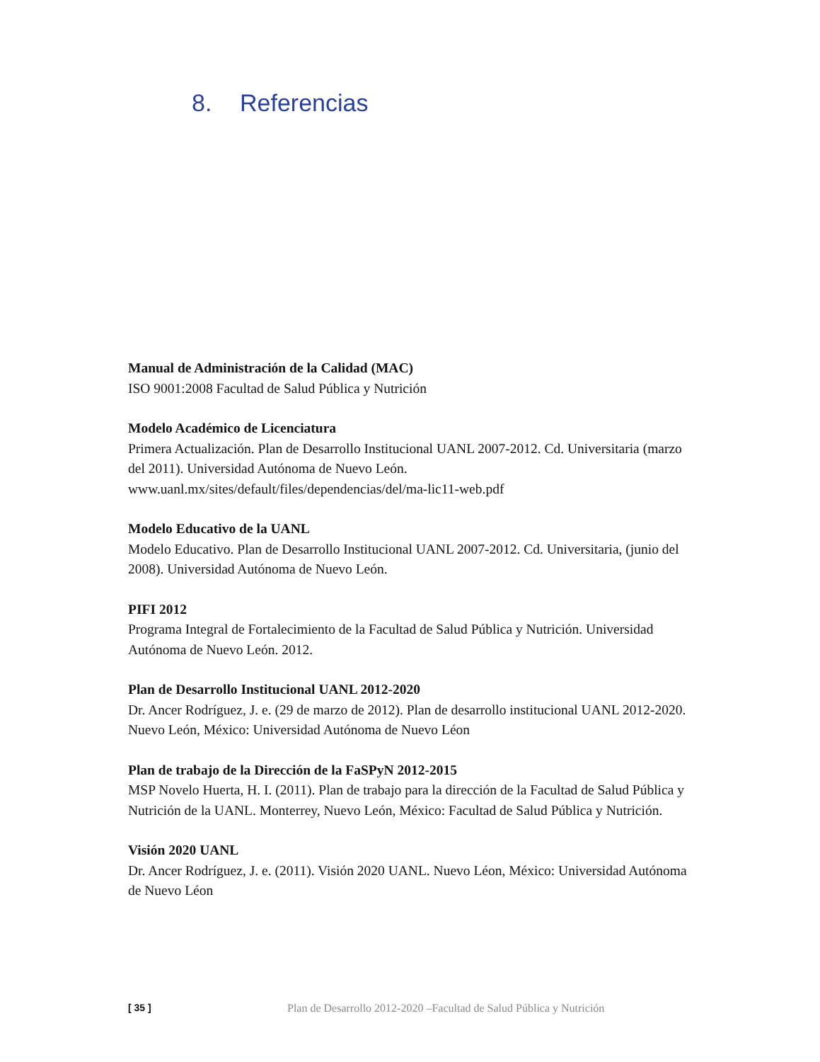8. Referencias
Manual de Administración de la Calidad (MAC)
ISO 9001:2008 Facultad de Salud Pública y Nutrición
Modelo Académico de Licenciatura
Primera Actualización. Plan de Desarrollo Institucional UANL 2007-2012. Cd. Universitaria (marzo del 2011). Universidad Autónoma de Nuevo León.
www.uanl.mx/sites/default/files/dependencias/del/ma-lic11-web.pdf
Modelo Educativo de la UANL
Modelo Educativo. Plan de Desarrollo Institucional UANL 2007-2012. Cd. Universitaria, (junio del 2008). Universidad Autónoma de Nuevo León.
PIFI 2012
Programa Integral de Fortalecimiento de la Facultad de Salud Pública y Nutrición. Universidad Autónoma de Nuevo León. 2012.
Plan de Desarrollo Institucional UANL 2012-2020
Dr. Ancer Rodríguez, J. e. (29 de marzo de 2012). Plan de desarrollo institucional UANL 2012-2020. Nuevo León, México: Universidad Autónoma de Nuevo Léon
Plan de trabajo de la Dirección de la FaSPyN 2012-2015
MSP Novelo Huerta, H. I. (2011). Plan de trabajo para la dirección de la Facultad de Salud Pública y Nutrición de la UANL. Monterrey, Nuevo León, México: Facultad de Salud Pública y Nutrición.
Visión 2020 UANL
Dr. Ancer Rodríguez, J. e. (2011). Visión 2020 UANL. Nuevo Léon, México: Universidad Autónoma de Nuevo Léon
[ 35 ] Plan de Desarrollo 2012-2020 –Facultad de Salud Pública y Nutrición